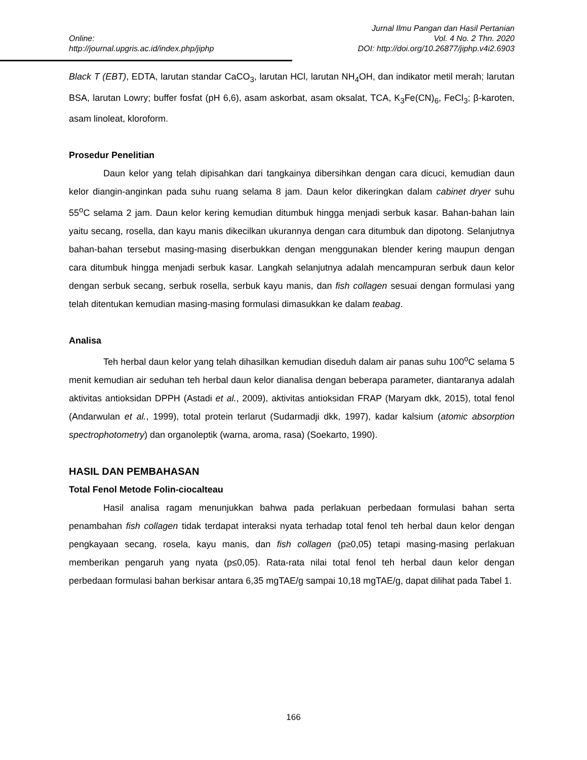Jurnal Ilmu Pangan dan Hasil Pertanian
Online: Vol. 4 No. 2 Thn. 2020
http://journal.upgris.ac.id/index.php/jiphp DOI: http://doi.org/10.26877/jiphp.v4i2.6903
Black T (EBT), EDTA, larutan standar CaCO<sub>3</sub>, larutan HCl, larutan NH<sub>4</sub>OH, dan indikator metil merah; larutan BSA, larutan Lowry; buffer fosfat (pH 6,6), asam askorbat, asam oksalat, TCA, K<sub>3</sub>Fe(CN)<sub>6</sub>, FeCl<sub>3</sub>; β-karoten, asam linoleat, kloroform.
Prosedur Penelitian
Daun kelor yang telah dipisahkan dari tangkainya dibersihkan dengan cara dicuci, kemudian daun kelor diangin-anginkan pada suhu ruang selama 8 jam. Daun kelor dikeringkan dalam cabinet dryer suhu 55<sup>o</sup>C selama 2 jam. Daun kelor kering kemudian ditumbuk hingga menjadi serbuk kasar. Bahan-bahan lain yaitu secang, rosella, dan kayu manis dikecilkan ukurannya dengan cara ditumbuk dan dipotong. Selanjutnya bahan-bahan tersebut masing-masing diserbukkan dengan menggunakan blender kering maupun dengan cara ditumbuk hingga menjadi serbuk kasar. Langkah selanjutnya adalah mencampuran serbuk daun kelor dengan serbuk secang, serbuk rosella, serbuk kayu manis, dan fish collagen sesuai dengan formulasi yang telah ditentukan kemudian masing-masing formulasi dimasukkan ke dalam teabag.
Analisa
Teh herbal daun kelor yang telah dihasilkan kemudian diseduh dalam air panas suhu 100<sup>o</sup>C selama 5 menit kemudian air seduhan teh herbal daun kelor dianalisa dengan beberapa parameter, diantaranya adalah aktivitas antioksidan DPPH (Astadi et al., 2009), aktivitas antioksidan FRAP (Maryam dkk, 2015), total fenol (Andarwulan et al., 1999), total protein terlarut (Sudarmadji dkk, 1997), kadar kalsium (atomic absorption spectrophotometry) dan organoleptik (warna, aroma, rasa) (Soekarto, 1990).
HASIL DAN PEMBAHASAN
Total Fenol Metode Folin-ciocalteau
Hasil analisa ragam menunjukkan bahwa pada perlakuan perbedaan formulasi bahan serta penambahan fish collagen tidak terdapat interaksi nyata terhadap total fenol teh herbal daun kelor dengan pengkayaan secang, rosela, kayu manis, dan fish collagen (p≥0,05) tetapi masing-masing perlakuan memberikan pengaruh yang nyata (p≤0,05). Rata-rata nilai total fenol teh herbal daun kelor dengan perbedaan formulasi bahan berkisar antara 6,35 mgTAE/g sampai 10,18 mgTAE/g, dapat dilihat pada Tabel 1.
166